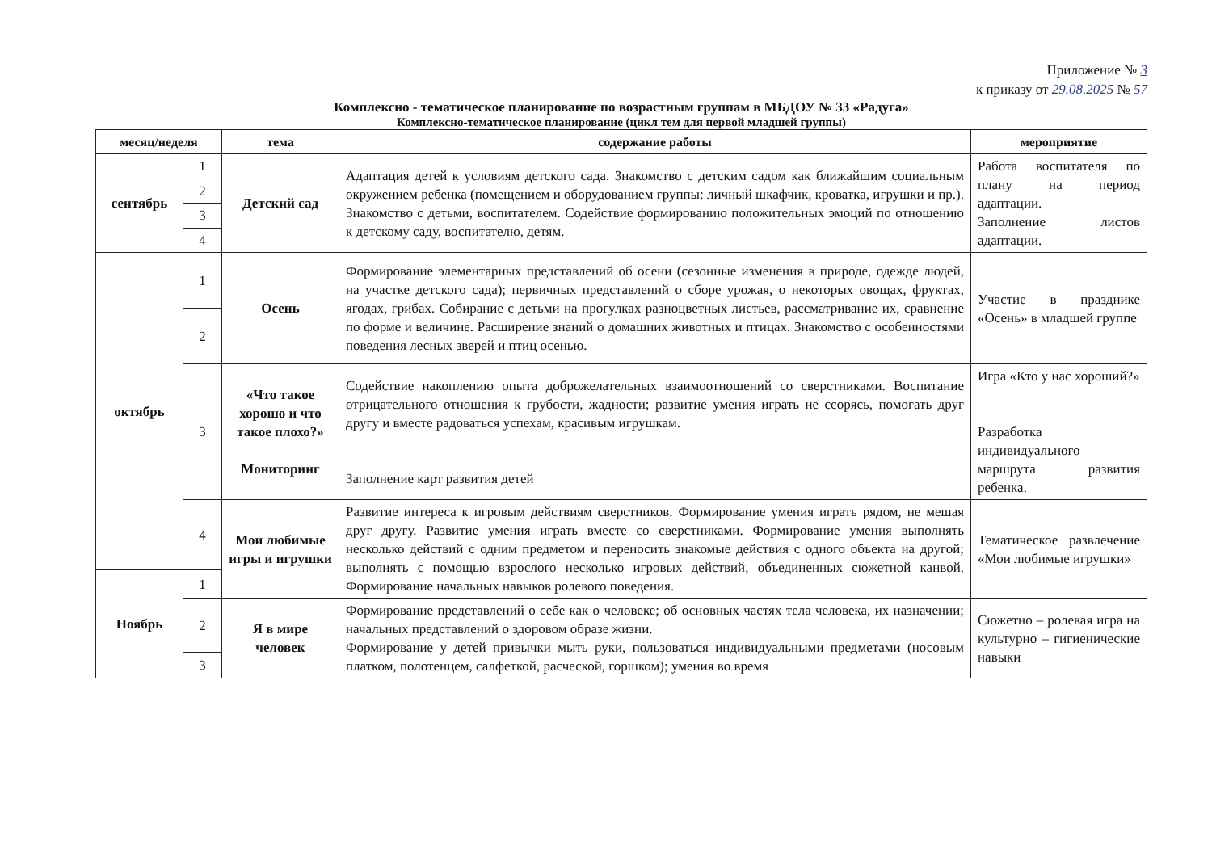Приложение № 3
к приказу от 29.08.2025 № 57
Комплексно - тематическое планирование по возрастным группам в МБДОУ № 33 «Радуга»
Комплексно-тематическое планирование (цикл тем для первой младшей группы)
| месяц/неделя | | тема | содержание работы | мероприятие |
| --- | --- | --- | --- | --- |
| сентябрь | 1 | Детский сад | Адаптация детей к условиям детского сада. Знакомство с детским садом как ближайшим социальным окружением ребенка (помещением и оборудованием группы: личный шкафчик, кроватка, игрушки и пр.). Знакомство с детьми, воспитателем. Содействие формированию положительных эмоций по отношению к детскому саду, воспитателю, детям. | Работа воспитателя по плану на период адаптации. Заполнение листов адаптации. |
| | 2 | | | |
| | 3 | | | |
| | 4 | | | |
| октябрь | 1 | Осень | Формирование элементарных представлений об осени (сезонные изменения в природе, одежде людей, на участке детского сада); первичных представлений о сборе урожая, о некоторых овощах, фруктах, ягодах, грибах. Собирание с детьми на прогулках разноцветных листьев, рассматривание их, сравнение по форме и величине. Расширение знаний о домашних животных и птицах. Знакомство с особенностями поведения лесных зверей и птиц осенью. | Участие в празднике «Осень» в младшей группе |
| | 2 | | | |
| | 3 | «Что такое хорошо и что такое плохо?» Мониторинг | Содействие накоплению опыта доброжелательных взаимоотношений со сверстниками. Воспитание отрицательного отношения к грубости, жадности; развитие умения играть не ссорясь, помогать друг другу и вместе радоваться успехам, красивым игрушкам. Заполнение карт развития детей | Игра «Кто у нас хороший?» Разработка индивидуального маршрута развития ребенка. |
| | 4 | Мои любимые игры и игрушки | Развитие интереса к игровым действиям сверстников. Формирование умения играть рядом, не мешая друг другу. Развитие умения играть вместе со сверстниками. Формирование умения выполнять несколько действий с одним предметом и переносить знакомые действия с одного объекта на другой; выполнять с помощью взрослого несколько игровых действий, объединенных сюжетной канвой. Формирование начальных навыков ролевого поведения. | Тематическое развлечение «Мои любимые игрушки» |
| Ноябрь | 1 | | | |
| | 2 | Я в мире человек | Формирование представлений о себе как о человеке; об основных частях тела человека, их назначении; начальных представлений о здоровом образе жизни. Формирование у детей привычки мыть руки, пользоваться индивидуальными предметами (носовым платком, полотенцем, салфеткой, расческой, горшком); умения во время | Сюжетно – ролевая игра на культурно – гигиенические навыки |
| | 3 | | | |